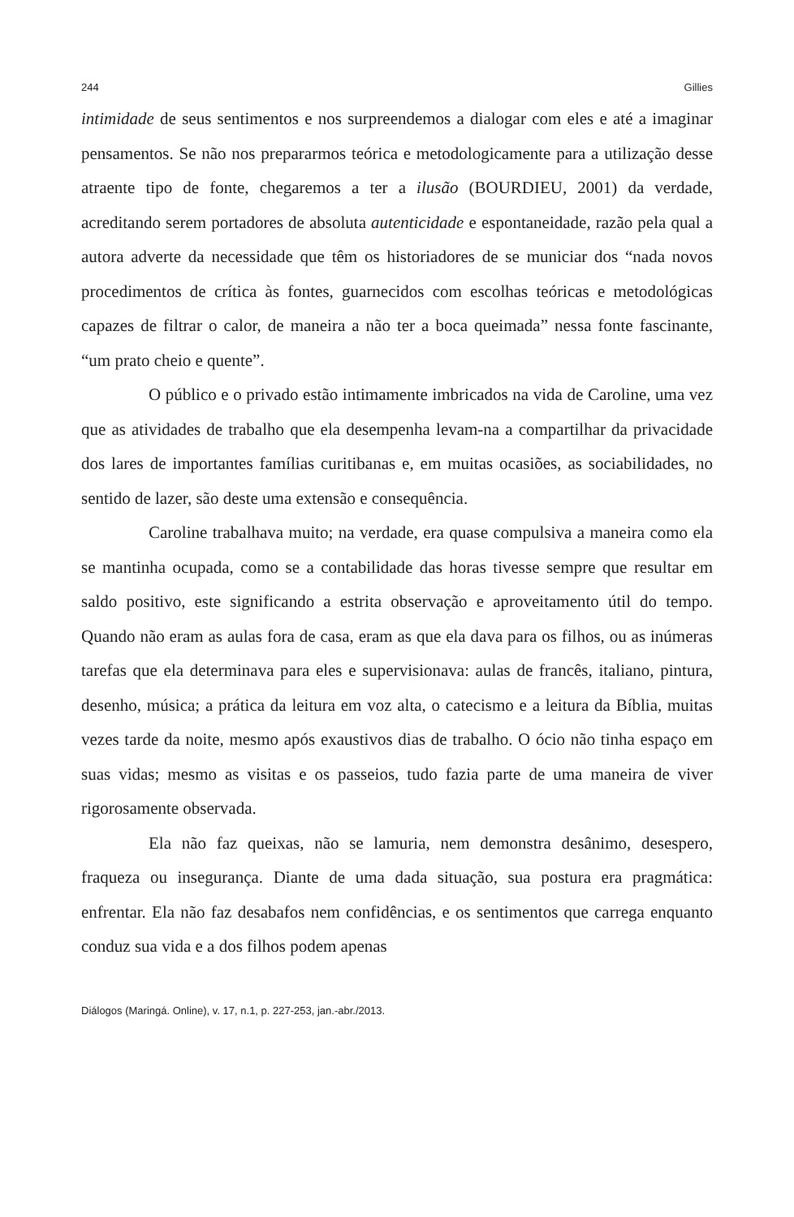244 Gillies
intimidade de seus sentimentos e nos surpreendemos a dialogar com eles e até a imaginar pensamentos. Se não nos prepararmos teórica e metodologicamente para a utilização desse atraente tipo de fonte, chegaremos a ter a ilusão (BOURDIEU, 2001) da verdade, acreditando serem portadores de absoluta autenticidade e espontaneidade, razão pela qual a autora adverte da necessidade que têm os historiadores de se municiar dos “nada novos procedimentos de crítica às fontes, guarnecidos com escolhas teóricas e metodológicas capazes de filtrar o calor, de maneira a não ter a boca queimada” nessa fonte fascinante, “um prato cheio e quente”.
O público e o privado estão intimamente imbricados na vida de Caroline, uma vez que as atividades de trabalho que ela desempenha levam-na a compartilhar da privacidade dos lares de importantes famílias curitibanas e, em muitas ocasiões, as sociabilidades, no sentido de lazer, são deste uma extensão e consequência.
Caroline trabalhava muito; na verdade, era quase compulsiva a maneira como ela se mantinha ocupada, como se a contabilidade das horas tivesse sempre que resultar em saldo positivo, este significando a estrita observação e aproveitamento útil do tempo. Quando não eram as aulas fora de casa, eram as que ela dava para os filhos, ou as inúmeras tarefas que ela determinava para eles e supervisionava: aulas de francês, italiano, pintura, desenho, música; a prática da leitura em voz alta, o catecismo e a leitura da Bíblia, muitas vezes tarde da noite, mesmo após exaustivos dias de trabalho. O ócio não tinha espaço em suas vidas; mesmo as visitas e os passeios, tudo fazia parte de uma maneira de viver rigorosamente observada.
Ela não faz queixas, não se lamuria, nem demonstra desânimo, desespero, fraqueza ou insegurança. Diante de uma dada situação, sua postura era pragmática: enfrentar. Ela não faz desabafos nem confidências, e os sentimentos que carrega enquanto conduz sua vida e a dos filhos podem apenas
Diálogos (Maringá. Online), v. 17, n.1, p. 227-253, jan.-abr./2013.